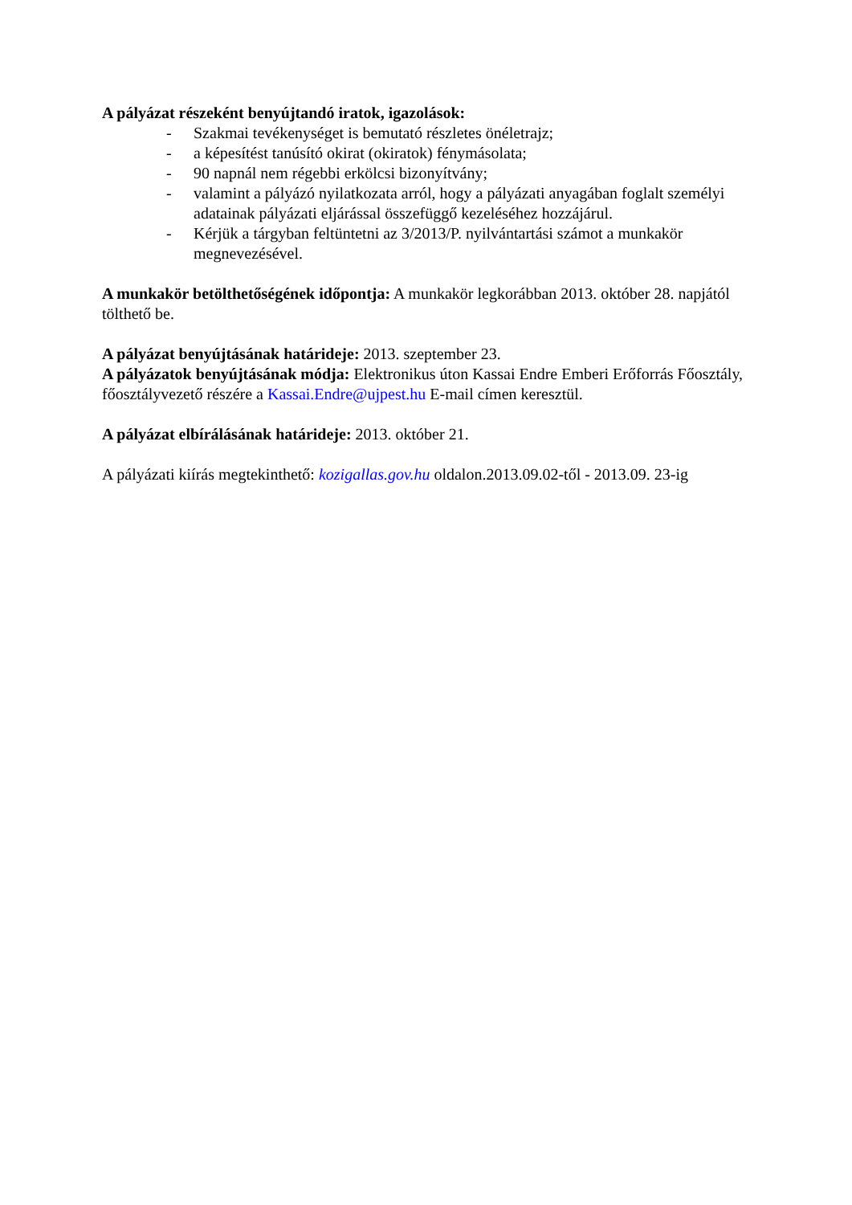A pályázat részeként benyújtandó iratok, igazolások:
- Szakmai tevékenységet is bemutató részletes önéletrajz;
- a képesítést tanúsító okirat (okiratok) fénymásolata;
- 90 napnál nem régebbi erkölcsi bizonyítvány;
- valamint a pályázó nyilatkozata arról, hogy a pályázati anyagában foglalt személyi adatainak pályázati eljárással összefüggő kezeléséhez hozzájárul.
- Kérjük a tárgyban feltüntetni az 3/2013/P. nyilvántartási számot a munkakör megnevezésével.
A munkakör betölthetőségének időpontja: A munkakör legkorábban 2013. október 28. napjától tölthető be.
A pályázat benyújtásának határideje: 2013. szeptember 23.
A pályázatok benyújtásának módja: Elektronikus úton Kassai Endre Emberi Erőforrás Főosztály, főosztályvezető részére a Kassai.Endre@ujpest.hu E-mail címen keresztül.
A pályázat elbírálásának határideje: 2013. október 21.
A pályázati kiírás megtekinthető: kozigallas.gov.hu oldalon.2013.09.02-től - 2013.09. 23-ig